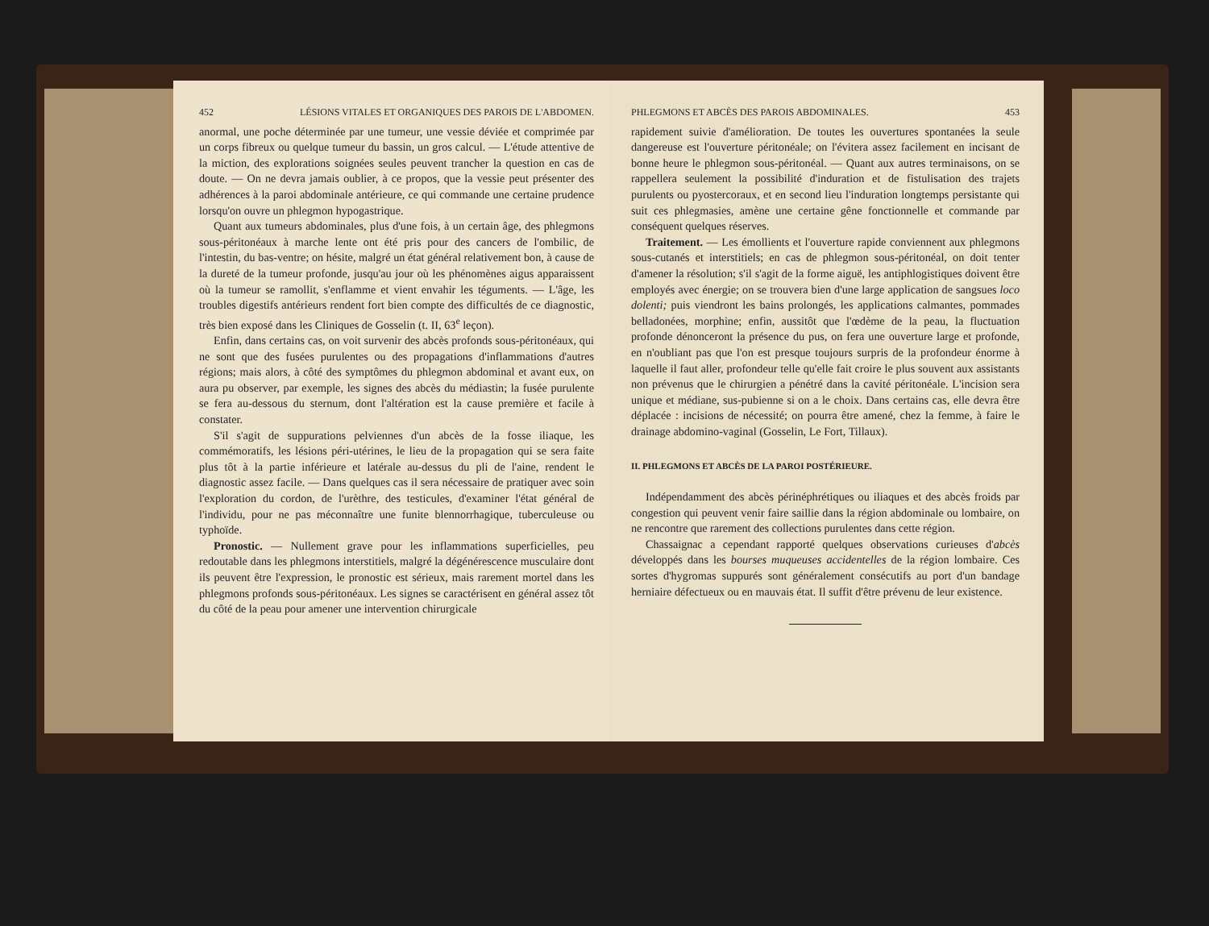452 LÉSIONS VITALES ET ORGANIQUES DES PAROIS DE L'ABDOMEN.
anormal, une poche déterminée par une tumeur, une vessie déviée et comprimée par un corps fibreux ou quelque tumeur du bassin, un gros calcul. — L'étude attentive de la miction, des explorations soignées seules peuvent trancher la question en cas de doute. — On ne devra jamais oublier, à ce propos, que la vessie peut présenter des adhérences à la paroi abdominale antérieure, ce qui commande une certaine prudence lorsqu'on ouvre un phlegmon hypogastrique.
Quant aux tumeurs abdominales, plus d'une fois, à un certain âge, des phlegmons sous-péritonéaux à marche lente ont été pris pour des cancers de l'ombilic, de l'intestin, du bas-ventre; on hésite, malgré un état général relativement bon, à cause de la dureté de la tumeur profonde, jusqu'au jour où les phénomènes aigus apparaissent où la tumeur se ramollit, s'enflamme et vient envahir les téguments. — L'âge, les troubles digestifs antérieurs rendent fort bien compte des difficultés de ce diagnostic, très bien exposé dans les Cliniques de Gosselin (t. II, 63<sup>e</sup> leçon).
Enfin, dans certains cas, on voit survenir des abcès profonds sous-péritonéaux, qui ne sont que des fusées purulentes ou des propagations d'inflammations d'autres régions; mais alors, à côté des symptômes du phlegmon abdominal et avant eux, on aura pu observer, par exemple, les signes des abcès du médiastin; la fusée purulente se fera au-dessous du sternum, dont l'altération est la cause première et facile à constater.
S'il s'agit de suppurations pelviennes d'un abcès de la fosse iliaque, les commémoratifs, les lésions péri-utérines, le lieu de la propagation qui se sera faite plus tôt à la partie inférieure et latérale au-dessus du pli de l'aine, rendent le diagnostic assez facile. — Dans quelques cas il sera nécessaire de pratiquer avec soin l'exploration du cordon, de l'urèthre, des testicules, d'examiner l'état général de l'individu, pour ne pas méconnaître une funite blennorrhagique, tuberculeuse ou typhoïde.
Pronostic. — Nullement grave pour les inflammations superficielles, peu redoutable dans les phlegmons interstitiels, malgré la dégénérescence musculaire dont ils peuvent être l'expression, le pronostic est sérieux, mais rarement mortel dans les phlegmons profonds sous-péritonéaux. Les signes se caractérisent en général assez tôt du côté de la peau pour amener une intervention chirurgicale
PHLEGMONS ET ABCÈS DES PAROIS ABDOMINALES. 453
rapidement suivie d'amélioration. De toutes les ouvertures spontanées la seule dangereuse est l'ouverture péritonéale; on l'évitera assez facilement en incisant de bonne heure le phlegmon sous-péritonéal. — Quant aux autres terminaisons, on se rappellera seulement la possibilité d'induration et de fistulisation des trajets purulents ou pyostercoraux, et en second lieu l'induration longtemps persistante qui suit ces phlegmasies, amène une certaine gêne fonctionnelle et commande par conséquent quelques réserves.
Traitement. — Les émollients et l'ouverture rapide conviennent aux phlegmons sous-cutanés et interstitiels; en cas de phlegmon sous-péritonéal, on doit tenter d'amener la résolution; s'il s'agit de la forme aiguë, les antiphlogistiques doivent être employés avec énergie; on se trouvera bien d'une large application de sangsues loco dolenti; puis viendront les bains prolongés, les applications calmantes, pommades belladonées, morphine; enfin, aussitôt que l'œdème de la peau, la fluctuation profonde dénonceront la présence du pus, on fera une ouverture large et profonde, en n'oubliant pas que l'on est presque toujours surpris de la profondeur énorme à laquelle il faut aller, profondeur telle qu'elle fait croire le plus souvent aux assistants non prévenus que le chirurgien a pénétré dans la cavité péritonéale. L'incision sera unique et médiane, sus-pubienne si on a le choix. Dans certains cas, elle devra être déplacée : incisions de nécessité; on pourra être amené, chez la femme, à faire le drainage abdomino-vaginal (Gosselin, Le Fort, Tillaux).
II. PHLEGMONS ET ABCÈS DE LA PAROI POSTÉRIEURE.
Indépendamment des abcès périnéphrétiques ou iliaques et des abcès froids par congestion qui peuvent venir faire saillie dans la région abdominale ou lombaire, on ne rencontre que rarement des collections purulentes dans cette région.
Chassaignac a cependant rapporté quelques observations curieuses d'abcès développés dans les bourses muqueuses accidentelles de la région lombaire. Ces sortes d'hygromas suppurés sont généralement consécutifs au port d'un bandage herniaire défectueux ou en mauvais état. Il suffit d'être prévenu de leur existence.